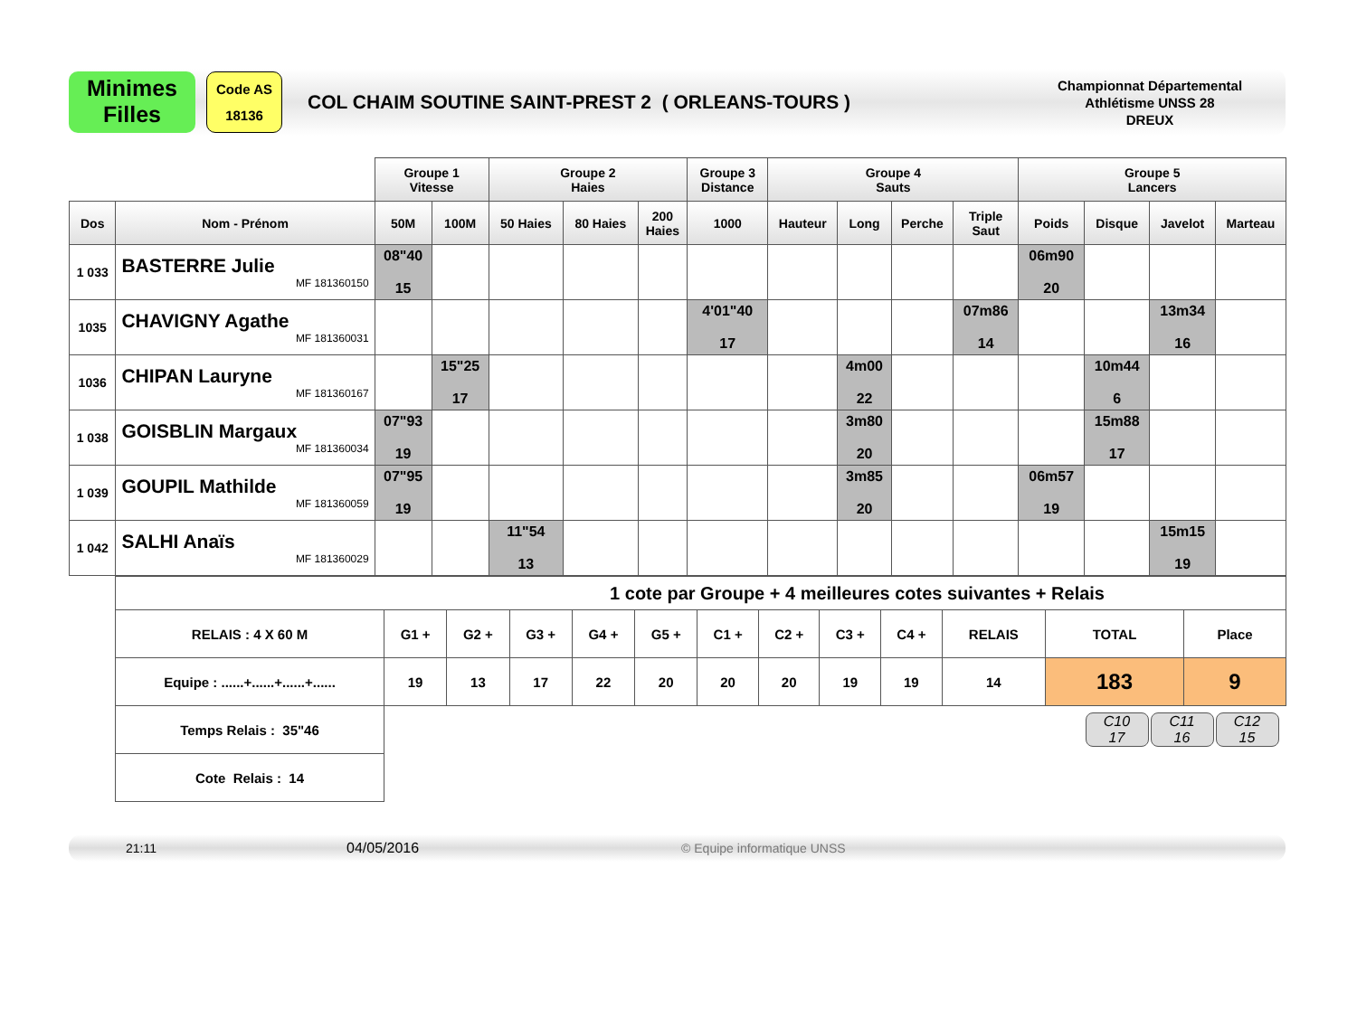Minimes
Filles
Code AS
18136
COL CHAIM SOUTINE SAINT-PREST 2 ( ORLEANS-TOURS )
Championnat Départemental
Athlétisme UNSS 28
DREUX
| | | Groupe 1 Vitesse | | Groupe 2 Haies | | | Groupe 3 Distance | Groupe 4 Sauts | | | | Groupe 5 Lancers | | | |
| Dos | Nom - Prénom | 50M | 100M | 50 Haies | 80 Haies | 200 Haies | 1000 | Hauteur | Long | Perche | Triple Saut | Poids | Disque | Javelot | Marteau |
| 1 033 | BASTERRE Julie MF 181360150 | 08"40 15 | | | | | | | | | | 06m90 20 | | | |
| 1035 | CHAVIGNY Agathe MF 181360031 | | | | | | 4'01"40 17 | | | | 07m86 14 | | | 13m34 16 | |
| 1036 | CHIPAN Lauryne MF 181360167 | | 15"25 17 | | | | | | 4m00 22 | | | | 10m44 6 | | |
| 1 038 | GOISBLIN Margaux MF 181360034 | 07"93 19 | | | | | | | 3m80 20 | | | | 15m88 17 | | |
| 1 039 | GOUPIL Mathilde MF 181360059 | 07"95 19 | | | | | | | 3m85 20 | | | 06m57 19 | | | |
| 1 042 | SALHI Anaïs MF 181360029 | | | 11"54 13 | | | | | | | | | | 15m15 19 | |
| 1 cote par Groupe + 4 meilleures cotes suivantes + Relais | | | | | | | | | | | | |
| RELAIS : 4 X 60 M | G1 + | G2 + | G3 + | G4 + | G5 + | C1 + | C2 + | C3 + | C4 + | RELAIS | TOTAL | Place |
| Equipe : ......+......+......+...... | 19 | 13 | 17 | 22 | 20 | 20 | 20 | 19 | 19 | 14 | 183 | 9 |
| Temps Relais : 35"46 | | | | | | | | | | | C10 17 C11 16 C12 15 | |
| Cote Relais : 14 | | | | | | | | | | | | |
21:11 04/05/2016 © Equipe informatique UNSS